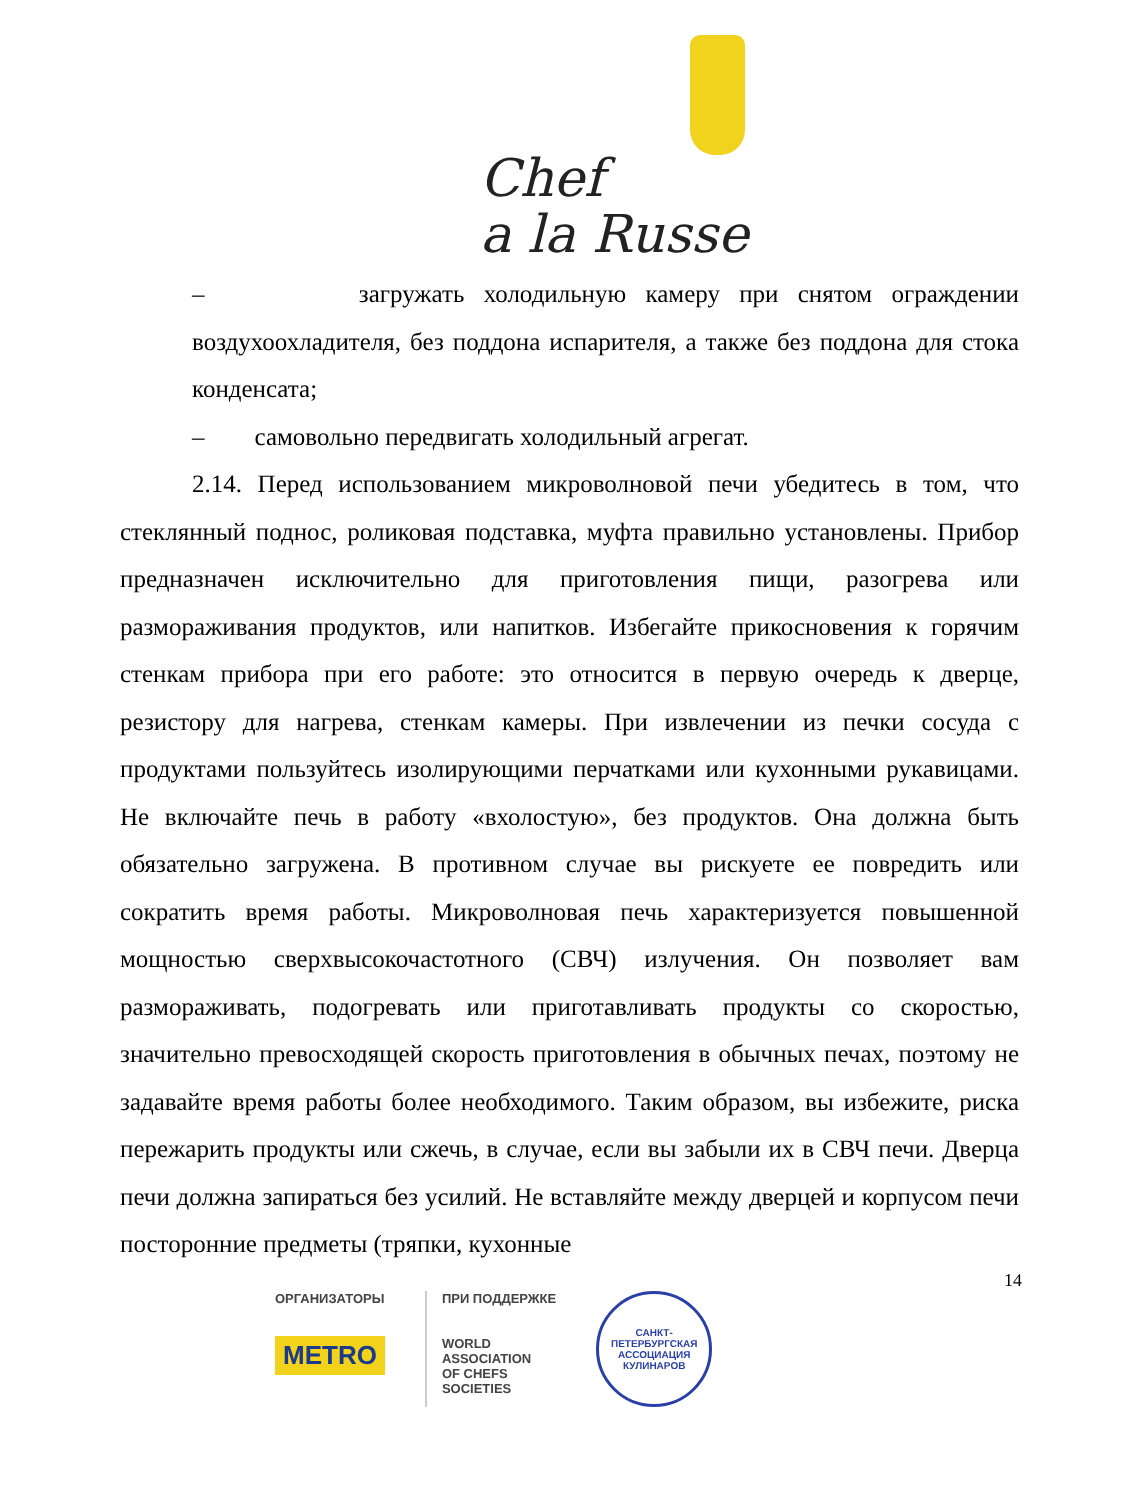Chef
a la Russe
– загружать холодильную камеру при снятом ограждении воздухоохладителя, без поддона испарителя, а также без поддона для стока конденсата;
– самовольно передвигать холодильный агрегат.
2.14. Перед использованием микроволновой печи убедитесь в том, что стеклянный поднос, роликовая подставка, муфта правильно установлены. Прибор предназначен исключительно для приготовления пищи, разогрева или размораживания продуктов, или напитков. Избегайте прикосновения к горячим стенкам прибора при его работе: это относится в первую очередь к дверце, резистору для нагрева, стенкам камеры. При извлечении из печки сосуда с продуктами пользуйтесь изолирующими перчатками или кухонными рукавицами. Не включайте печь в работу «вхолостую», без продуктов. Она должна быть обязательно загружена. В противном случае вы рискуете ее повредить или сократить время работы. Микроволновая печь характеризуется повышенной мощностью сверхвысокочастотного (СВЧ) излучения. Он позволяет вам размораживать, подогревать или приготавливать продукты со скоростью, значительно превосходящей скорость приготовления в обычных печах, поэтому не задавайте время работы более необходимого. Таким образом, вы избежите, риска пережарить продукты или сжечь, в случае, если вы забыли их в СВЧ печи. Дверца печи должна запираться без усилий. Не вставляйте между дверцей и корпусом печи посторонние предметы (тряпки, кухонные
14
ОРГАНИЗАТОРЫ
METRO
ПРИ ПОДДЕРЖКЕ
WORLD
ASSOCIATION
OF CHEFS
SOCIETIES
САНКТ-ПЕТЕРБУРГСКАЯ
АССОЦИАЦИЯ КУЛИНАРОВ